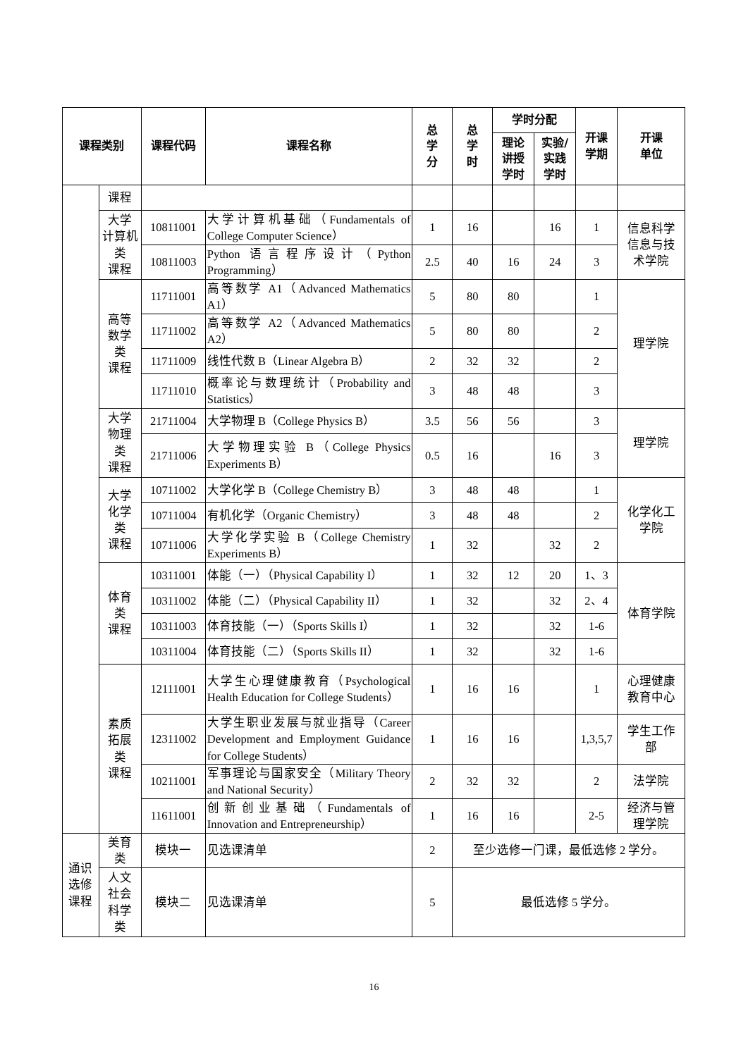| 课程类别 | | 课程代码 | 课程名称 | 总 学 分 | 总 学 时 | 学时分配 | | 开课 学期 | 开课 单位 |
| --- | --- | --- | --- | --- | --- | --- | --- | --- | --- |
| | | | | | | 理论 讲授 学时 | 实验/ 实践 学时 | | |
| | 课程 | | | | | | | | |
| | 大学 计算机 类 课程 | 10811001 | 大学计算机基础（Fundamentals of College Computer Science） | 1 | 16 | | 16 | 1 | 信息科学 信息与技 术学院 |
| | | 10811003 | Python 语言程序设计（Python Programming） | 2.5 | 40 | 16 | 24 | 3 | |
| | 高等 数学 类 课程 | 11711001 | 高等数学 A1（Advanced Mathematics A1） | 5 | 80 | 80 | | 1 | 理学院 |
| | | 11711002 | 高等数学 A2（Advanced Mathematics A2） | 5 | 80 | 80 | | 2 | |
| | | 11711009 | 线性代数 B（Linear Algebra B） | 2 | 32 | 32 | | 2 | |
| | | 11711010 | 概率论与数理统计（Probability and Statistics） | 3 | 48 | 48 | | 3 | |
| | 大学 物理 类 课程 | 21711004 | 大学物理 B（College Physics B） | 3.5 | 56 | 56 | | 3 | 理学院 |
| | | 21711006 | 大学物理实验 B（College Physics Experiments B） | 0.5 | 16 | | 16 | 3 | |
| | 大学 化学 类 课程 | 10711002 | 大学化学 B（College Chemistry B） | 3 | 48 | 48 | | 1 | 化学化工 学院 |
| | | 10711004 | 有机化学（Organic Chemistry） | 3 | 48 | 48 | | 2 | |
| | | 10711006 | 大学化学实验 B（College Chemistry Experiments B） | 1 | 32 | | 32 | 2 | |
| | 体育 类 课程 | 10311001 | 体能（一）（Physical Capability I） | 1 | 32 | 12 | 20 | 1、3 | 体育学院 |
| | | 10311002 | 体能（二）（Physical Capability II） | 1 | 32 | | 32 | 2、4 | |
| | | 10311003 | 体育技能（一）（Sports Skills I） | 1 | 32 | | 32 | 1-6 | |
| | | 10311004 | 体育技能（二）（Sports Skills II） | 1 | 32 | | 32 | 1-6 | |
| | 素质 拓展 类 课程 | 12111001 | 大学生心理健康教育（Psychological Health Education for College Students） | 1 | 16 | 16 | | 1 | 心理健康 教育中心 |
| | | 12311002 | 大学生职业发展与就业指导（Career Development and Employment Guidance for College Students） | 1 | 16 | 16 | | 1,3,5,7 | 学生工作 部 |
| | | 10211001 | 军事理论与国家安全（Military Theory and National Security） | 2 | 32 | 32 | | 2 | 法学院 |
| | | 11611001 | 创新创业基础（Fundamentals of Innovation and Entrepreneurship） | 1 | 16 | 16 | | 2-5 | 经济与管 理学院 |
| 通识 选修 课程 | 美育 类 | 模块一 | 见选课清单 | 2 | 至少选修一门课，最低选修 2 学分。 | | | | |
| | 人文 社会 科学 类 | 模块二 | 见选课清单 | 5 | 最低选修 5 学分。 | | | | |
16